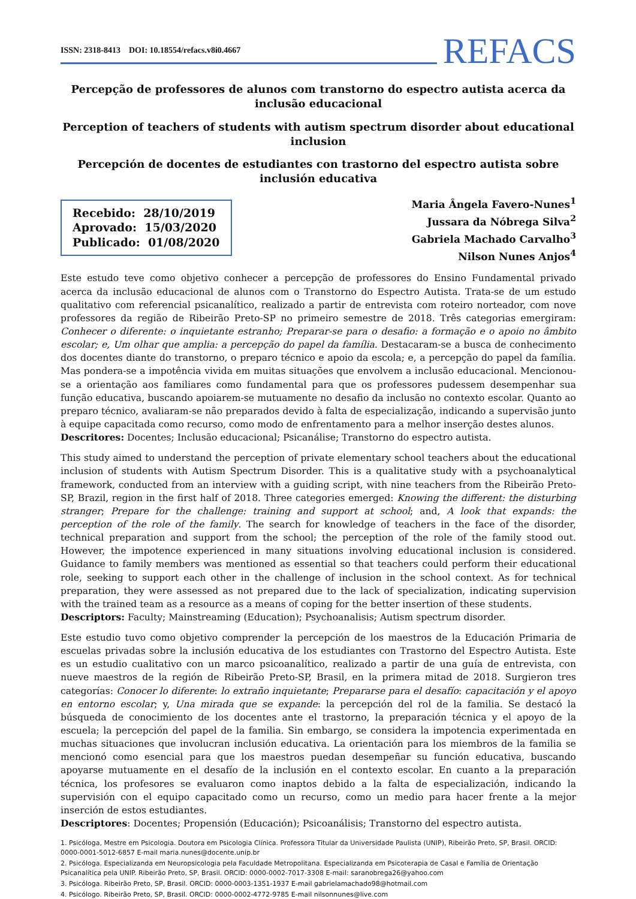ISSN: 2318-8413 DOI: 10.18554/refacs.v8i0.4667
REFACS
Percepção de professores de alunos com transtorno do espectro autista acerca da inclusão educacional
Perception of teachers of students with autism spectrum disorder about educational inclusion
Percepción de docentes de estudiantes con trastorno del espectro autista sobre inclusión educativa
Recebido: 28/10/2019
Aprovado: 15/03/2020
Publicado: 01/08/2020
Maria Ângela Favero-Nunes<sup>1</sup>
Jussara da Nóbrega Silva<sup>2</sup>
Gabriela Machado Carvalho<sup>3</sup>
Nilson Nunes Anjos<sup>4</sup>
Este estudo teve como objetivo conhecer a percepção de professores do Ensino Fundamental privado acerca da inclusão educacional de alunos com o Transtorno do Espectro Autista. Trata-se de um estudo qualitativo com referencial psicanalítico, realizado a partir de entrevista com roteiro norteador, com nove professores da região de Ribeirão Preto-SP no primeiro semestre de 2018. Três categorias emergiram: Conhecer o diferente: o inquietante estranho; Preparar-se para o desafio: a formação e o apoio no âmbito escolar; e, Um olhar que amplia: a percepção do papel da família. Destacaram-se a busca de conhecimento dos docentes diante do transtorno, o preparo técnico e apoio da escola; e, a percepção do papel da família. Mas pondera-se a impotência vivida em muitas situações que envolvem a inclusão educacional. Mencionou-se a orientação aos familiares como fundamental para que os professores pudessem desempenhar sua função educativa, buscando apoiarem-se mutuamente no desafio da inclusão no contexto escolar. Quanto ao preparo técnico, avaliaram-se não preparados devido à falta de especialização, indicando a supervisão junto à equipe capacitada como recurso, como modo de enfrentamento para a melhor inserção destes alunos.
Descritores: Docentes; Inclusão educacional; Psicanálise; Transtorno do espectro autista.
This study aimed to understand the perception of private elementary school teachers about the educational inclusion of students with Autism Spectrum Disorder. This is a qualitative study with a psychoanalytical framework, conducted from an interview with a guiding script, with nine teachers from the Ribeirão Preto-SP, Brazil, region in the first half of 2018. Three categories emerged: Knowing the different: the disturbing stranger; Prepare for the challenge: training and support at school; and, A look that expands: the perception of the role of the family. The search for knowledge of teachers in the face of the disorder, technical preparation and support from the school; the perception of the role of the family stood out. However, the impotence experienced in many situations involving educational inclusion is considered. Guidance to family members was mentioned as essential so that teachers could perform their educational role, seeking to support each other in the challenge of inclusion in the school context. As for technical preparation, they were assessed as not prepared due to the lack of specialization, indicating supervision with the trained team as a resource as a means of coping for the better insertion of these students.
Descriptors: Faculty; Mainstreaming (Education); Psychoanalisis; Autism spectrum disorder.
Este estudio tuvo como objetivo comprender la percepción de los maestros de la Educación Primaria de escuelas privadas sobre la inclusión educativa de los estudiantes con Trastorno del Espectro Autista. Este es un estudio cualitativo con un marco psicoanalítico, realizado a partir de una guía de entrevista, con nueve maestros de la región de Ribeirão Preto-SP, Brasil, en la primera mitad de 2018. Surgieron tres categorías: Conocer lo diferente: lo extraño inquietante; Prepararse para el desafío: capacitación y el apoyo en entorno escolar; y, Una mirada que se expande: la percepción del rol de la familia. Se destacó la búsqueda de conocimiento de los docentes ante el trastorno, la preparación técnica y el apoyo de la escuela; la percepción del papel de la familia. Sin embargo, se considera la impotencia experimentada en muchas situaciones que involucran inclusión educativa. La orientación para los miembros de la familia se mencionó como esencial para que los maestros puedan desempeñar su función educativa, buscando apoyarse mutuamente en el desafío de la inclusión en el contexto escolar. En cuanto a la preparación técnica, los profesores se evaluaron como inaptos debido a la falta de especialización, indicando la supervisión con el equipo capacitado como un recurso, como un medio para hacer frente a la mejor inserción de estos estudiantes.
Descriptores: Docentes; Propensión (Educación); Psicoanálisis; Transtorno del espectro autista.
1. Psicóloga, Mestre em Psicologia. Doutora em Psicologia Clínica. Professora Titular da Universidade Paulista (UNIP), Ribeirão Preto, SP, Brasil. ORCID: 0000-0001-5012-6857 E-mail maria.nunes@docente.unip.br
2. Psicóloga. Especializanda em Neuropsicologia pela Faculdade Metropolitana. Especializanda em Psicoterapia de Casal e Família de Orientação Psicanalítica pela UNIP. Ribeirão Preto, SP, Brasil. ORCID: 0000-0002-7017-3308 E-mail: saranobrega26@yahoo.com
3. Psicóloga. Ribeirão Preto, SP, Brasil. ORCID: 0000-0003-1351-1937 E-mail gabrielamachado98@hotmail.com
4. Psicólogo. Ribeirão Preto, SP, Brasil. ORCID: 0000-0002-4772-9785 E-mail nilsonnunes@live.com